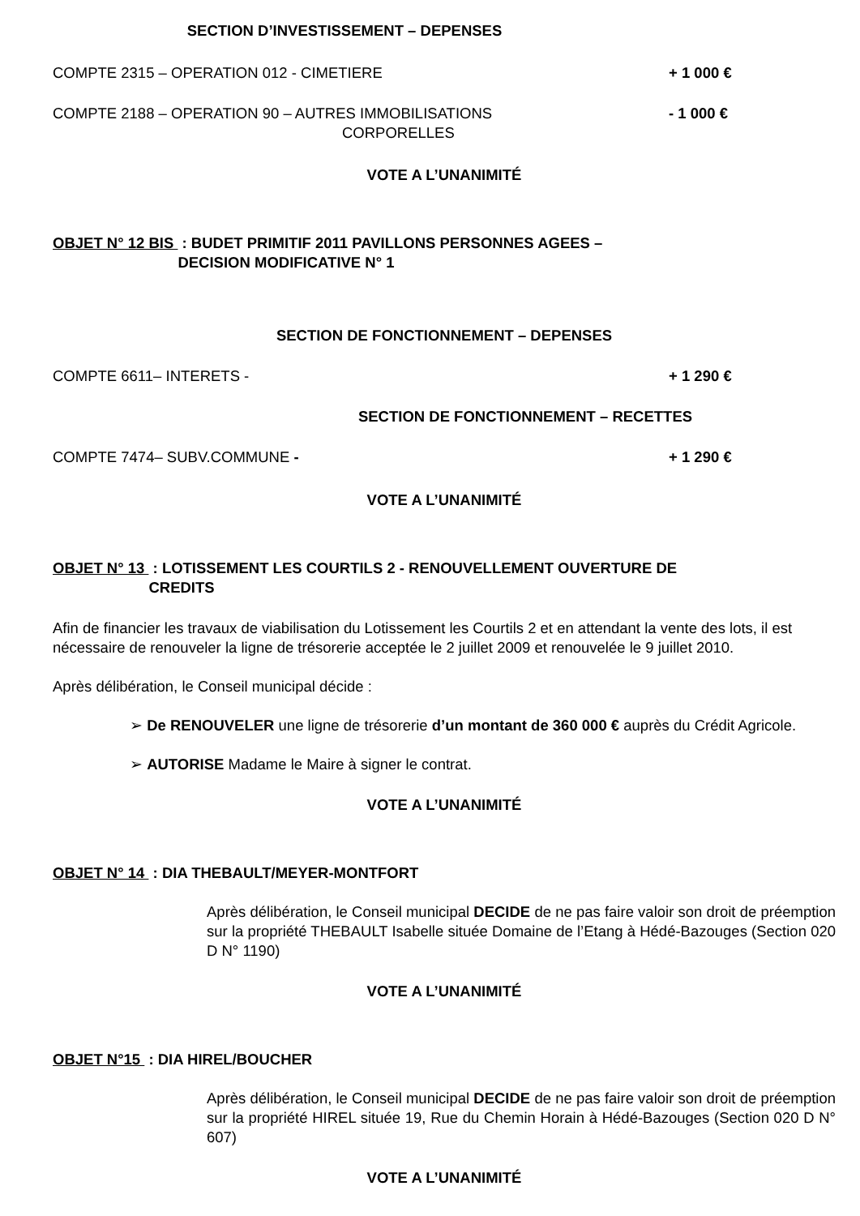SECTION D’INVESTISSEMENT – DEPENSES
COMPTE 2315 – OPERATION 012 - CIMETIERE + 1 000 €
COMPTE 2188 – OPERATION 90 – AUTRES IMMOBILISATIONS
CORPORELLES - 1 000 €
VOTE A L’UNANIMITÉ
OBJET N° 12 BIS : BUDET PRIMITIF 2011 PAVILLONS PERSONNES AGEES –
DECISION MODIFICATIVE N° 1
SECTION DE FONCTIONNEMENT – DEPENSES
COMPTE 6611– INTERETS - + 1 290 €
SECTION DE FONCTIONNEMENT – RECETTES
COMPTE 7474– SUBV.COMMUNE - + 1 290 €
VOTE A L’UNANIMITÉ
OBJET N° 13 : LOTISSEMENT LES COURTILS 2 - RENOUVELLEMENT OUVERTURE DE
CREDITS
Afin de financier les travaux de viabilisation du Lotissement les Courtils 2 et en attendant la vente des lots, il est nécessaire de renouveler la ligne de trésorerie acceptée le 2 juillet 2009 et renouvelée le 9 juillet 2010.
Après délibération, le Conseil municipal décide :
➢ De RENOUVELER une ligne de trésorerie d’un montant de 360 000 € auprès du Crédit Agricole.
➢ AUTORISE Madame le Maire à signer le contrat.
VOTE A L’UNANIMITÉ
OBJET N° 14 : DIA THEBAULT/MEYER-MONTFORT
Après délibération, le Conseil municipal DECIDE de ne pas faire valoir son droit de préemption sur la propriété THEBAULT Isabelle située Domaine de l’Etang à Hédé-Bazouges (Section 020 D N° 1190)
VOTE A L’UNANIMITÉ
OBJET N°15 : DIA HIREL/BOUCHER
Après délibération, le Conseil municipal DECIDE de ne pas faire valoir son droit de préemption sur la propriété HIREL située 19, Rue du Chemin Horain à Hédé-Bazouges (Section 020 D N° 607)
VOTE A L’UNANIMITÉ